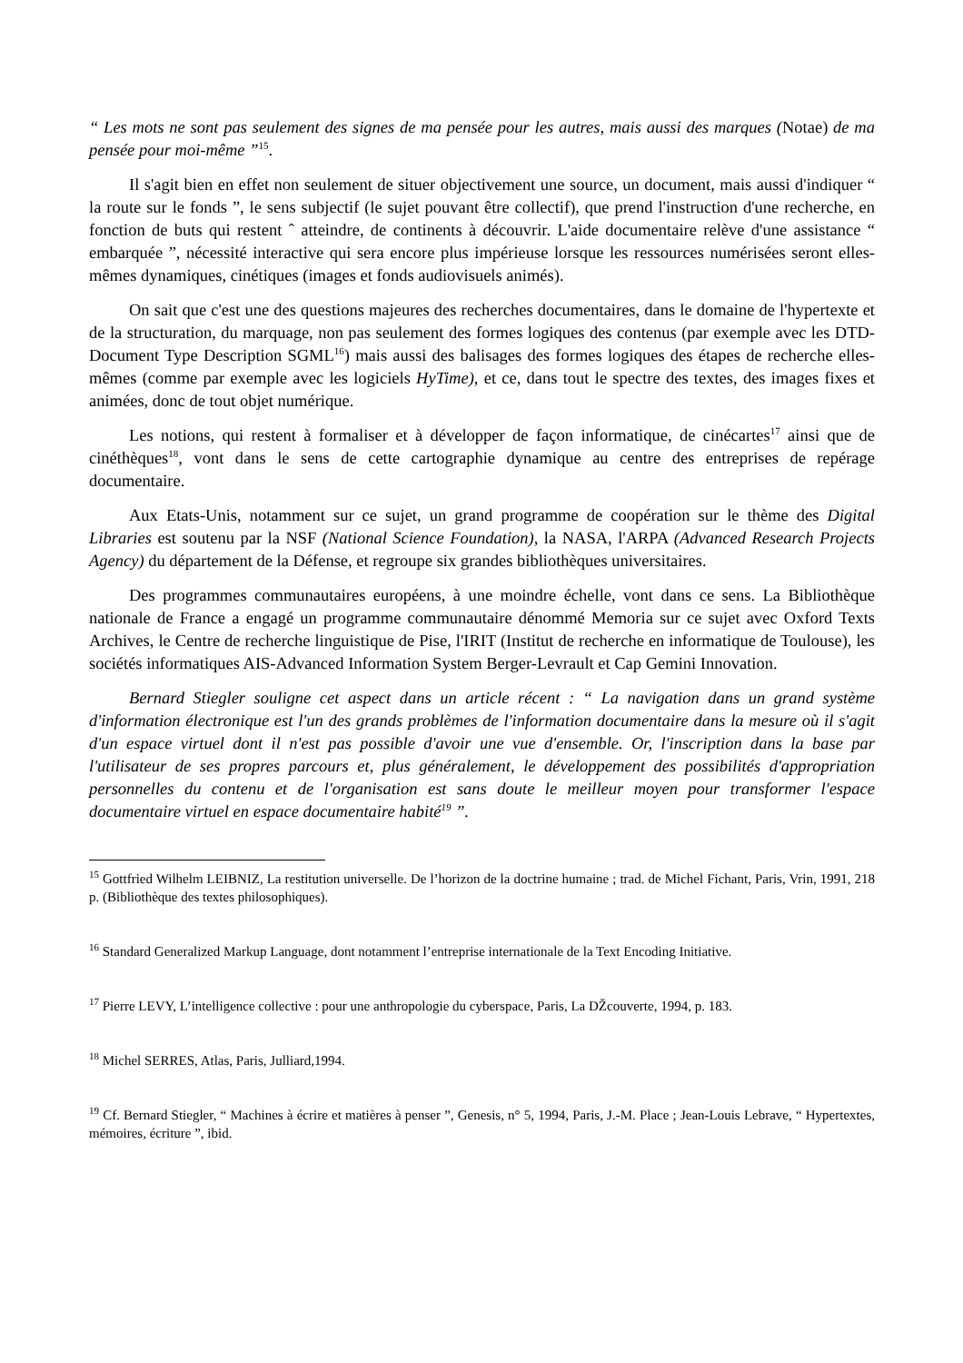“ Les mots ne sont pas seulement des signes de ma pensée pour les autres, mais aussi des marques (Notae) de ma pensée pour moi-même ”<sup>15</sup>.
Il s'agit bien en effet non seulement de situer objectivement une source, un document, mais aussi d'indiquer “ la route sur le fonds ”, le sens subjectif (le sujet pouvant être collectif), que prend l'instruction d'une recherche, en fonction de buts qui restent ˆ atteindre, de continents à découvrir. L'aide documentaire relève d'une assistance “ embarquée ”, nécessité interactive qui sera encore plus impérieuse lorsque les ressources numérisées seront elles-mêmes dynamiques, cinétiques (images et fonds audiovisuels animés).
On sait que c'est une des questions majeures des recherches documentaires, dans le domaine de l'hypertexte et de la structuration, du marquage, non pas seulement des formes logiques des contenus (par exemple avec les DTD-Document Type Description SGML<sup>16</sup>) mais aussi des balisages des formes logiques des étapes de recherche elles-mêmes (comme par exemple avec les logiciels HyTime), et ce, dans tout le spectre des textes, des images fixes et animées, donc de tout objet numérique.
Les notions, qui restent à formaliser et à développer de façon informatique, de cinécartes<sup>17</sup> ainsi que de cinéthèques<sup>18</sup>, vont dans le sens de cette cartographie dynamique au centre des entreprises de repérage documentaire.
Aux Etats-Unis, notamment sur ce sujet, un grand programme de coopération sur le thème des Digital Libraries est soutenu par la NSF (National Science Foundation), la NASA, l'ARPA (Advanced Research Projects Agency) du département de la Défense, et regroupe six grandes bibliothèques universitaires.
Des programmes communautaires européens, à une moindre échelle, vont dans ce sens. La Bibliothèque nationale de France a engagé un programme communautaire dénommé Memoria sur ce sujet avec Oxford Texts Archives, le Centre de recherche linguistique de Pise, l'IRIT (Institut de recherche en informatique de Toulouse), les sociétés informatiques AIS-Advanced Information System Berger-Levrault et Cap Gemini Innovation.
Bernard Stiegler souligne cet aspect dans un article récent : “ La navigation dans un grand système d'information électronique est l'un des grands problèmes de l'information documentaire dans la mesure où il s'agit d'un espace virtuel dont il n'est pas possible d'avoir une vue d'ensemble. Or, l'inscription dans la base par l'utilisateur de ses propres parcours et, plus généralement, le développement des possibilités d'appropriation personnelles du contenu et de l'organisation est sans doute le meilleur moyen pour transformer l'espace documentaire virtuel en espace documentaire habité<sup>19</sup> ”.
<sup>15</sup> Gottfried Wilhelm LEIBNIZ, La restitution universelle. De l’horizon de la doctrine humaine ; trad. de Michel Fichant, Paris, Vrin, 1991, 218 p. (Bibliothèque des textes philosophiques).
<sup>16</sup> Standard Generalized Markup Language, dont notamment l’entreprise internationale de la Text Encoding Initiative.
<sup>17</sup> Pierre LEVY, L’intelligence collective : pour une anthropologie du cyberspace, Paris, La DŽcouverte, 1994, p. 183.
<sup>18</sup> Michel SERRES, Atlas, Paris, Julliard,1994.
<sup>19</sup> Cf. Bernard Stiegler, “ Machines à écrire et matières à penser ”, Genesis, n° 5, 1994, Paris, J.-M. Place ; Jean-Louis Lebrave, “ Hypertextes, mémoires, écriture ”, ibid.